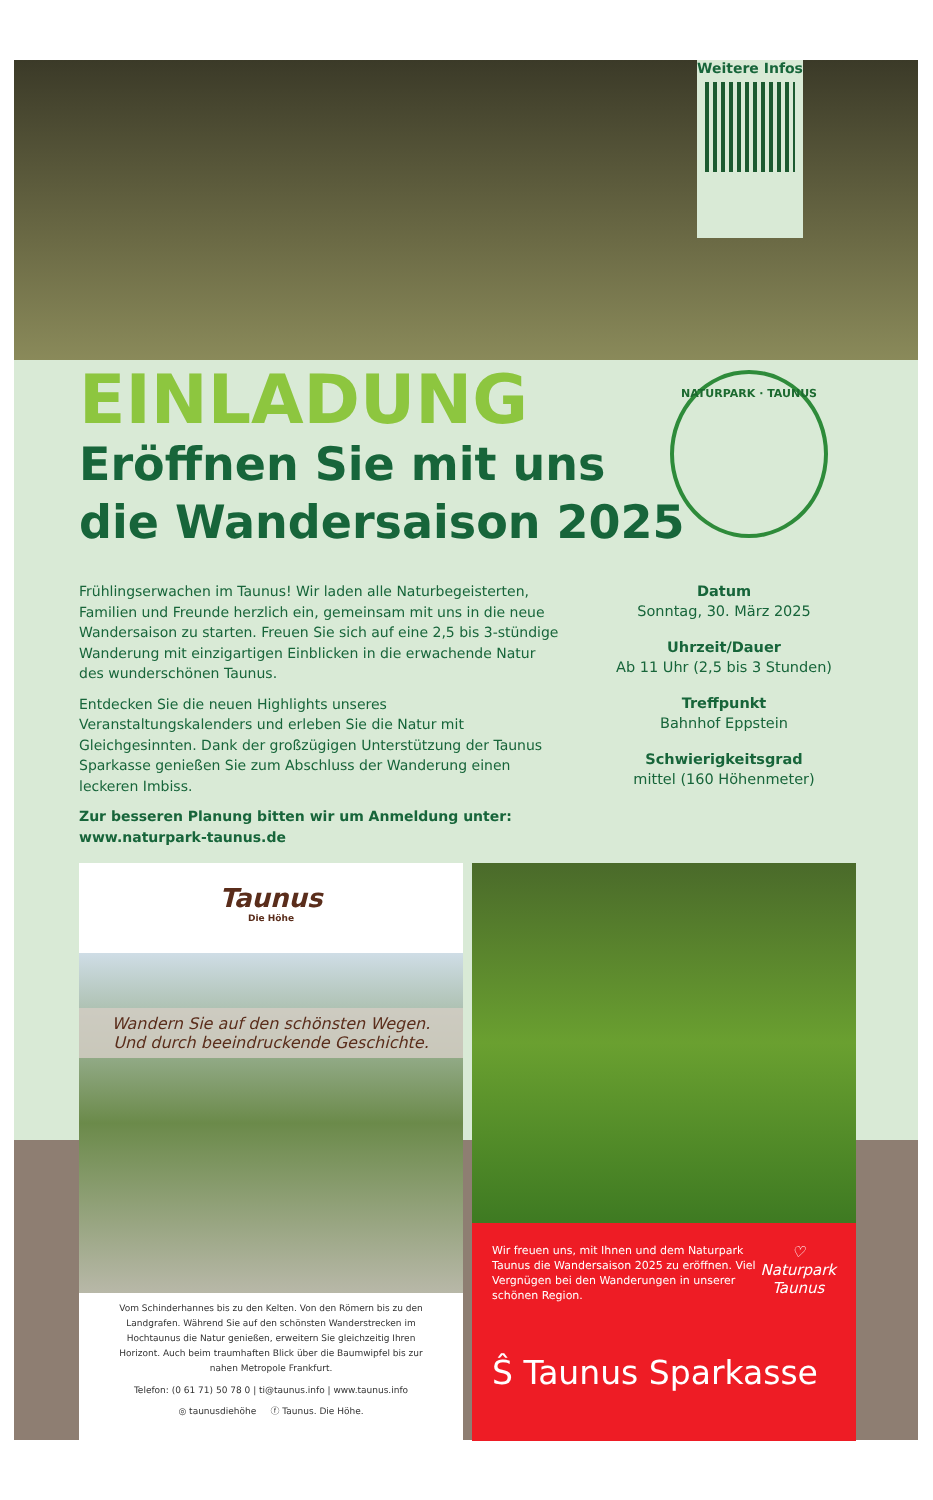Weitere Infos
NATURPARK · TAUNUS
EINLADUNG
Eröffnen Sie mit uns
die Wandersaison 2025
Frühlingserwachen im Taunus! Wir laden alle Naturbegeisterten, Familien und Freunde herzlich ein, gemeinsam mit uns in die neue Wandersaison zu starten. Freuen Sie sich auf eine 2,5 bis 3-stündige Wanderung mit einzigartigen Einblicken in die erwachende Natur des wunderschönen Taunus.
Entdecken Sie die neuen Highlights unseres Veranstaltungskalenders und erleben Sie die Natur mit Gleichgesinnten. Dank der großzügigen Unterstützung der Taunus Sparkasse genießen Sie zum Abschluss der Wanderung einen leckeren Imbiss.
Zur besseren Planung bitten wir um Anmeldung unter:
www.naturpark-taunus.de
Datum
Sonntag, 30. März 2025
Uhrzeit/Dauer
Ab 11 Uhr (2,5 bis 3 Stunden)
Treffpunkt
Bahnhof Eppstein
Schwierigkeitsgrad
mittel (160 Höhenmeter)
Taunus
Die Höhe
Wandern Sie auf den schönsten Wegen.
Und durch beeindruckende Geschichte.
Vom Schinderhannes bis zu den Kelten. Von den Römern bis zu den Landgrafen. Während Sie auf den schönsten Wanderstrecken im Hochtaunus die Natur genießen, erweitern Sie gleichzeitig Ihren Horizont. Auch beim traumhaften Blick über die Baumwipfel bis zur nahen Metropole Frankfurt.
Telefon: (0 61 71) 50 78 0 | ti@taunus.info | www.taunus.info
◎ taunusdiehöhe ⓕ Taunus. Die Höhe.
Wir freuen uns, mit Ihnen und dem Naturpark Taunus die Wandersaison 2025 zu eröffnen. Viel Vergnügen bei den Wanderungen in unserer schönen Region.
♡ Naturpark Taunus
Ŝ Taunus Sparkasse